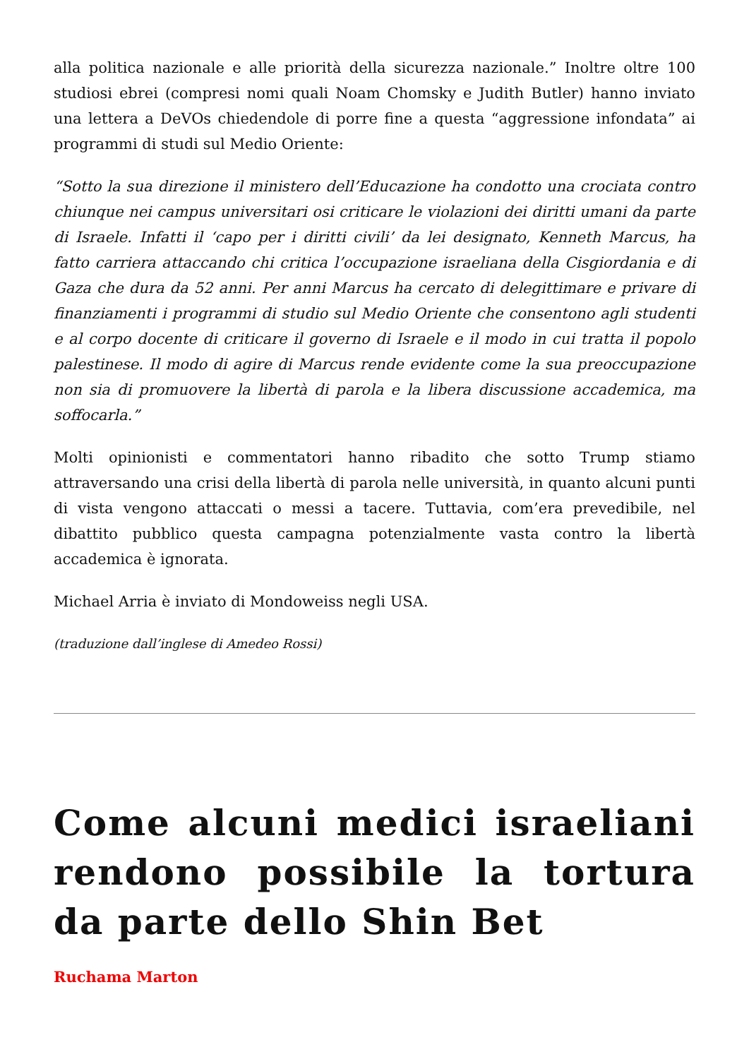alla politica nazionale e alle priorità della sicurezza nazionale.” Inoltre oltre 100 studiosi ebrei (compresi nomi quali Noam Chomsky e Judith Butler) hanno inviato una lettera a DeVOs chiedendole di porre fine a questa “aggressione infondata” ai programmi di studi sul Medio Oriente:
“Sotto la sua direzione il ministero dell’Educazione ha condotto una crociata contro chiunque nei campus universitari osi criticare le violazioni dei diritti umani da parte di Israele. Infatti il ‘capo per i diritti civili’ da lei designato, Kenneth Marcus, ha fatto carriera attaccando chi critica l’occupazione israeliana della Cisgiordania e di Gaza che dura da 52 anni. Per anni Marcus ha cercato di delegittimare e privare di finanziamenti i programmi di studio sul Medio Oriente che consentono agli studenti e al corpo docente di criticare il governo di Israele e il modo in cui tratta il popolo palestinese. Il modo di agire di Marcus rende evidente come la sua preoccupazione non sia di promuovere la libertà di parola e la libera discussione accademica, ma soffocarla.”
Molti opinionisti e commentatori hanno ribadito che sotto Trump stiamo attraversando una crisi della libertà di parola nelle università, in quanto alcuni punti di vista vengono attaccati o messi a tacere. Tuttavia, com’era prevedibile, nel dibattito pubblico questa campagna potenzialmente vasta contro la libertà accademica è ignorata.
Michael Arria è inviato di Mondoweiss negli USA.
(traduzione dall’inglese di Amedeo Rossi)
Come alcuni medici israeliani rendono possibile la tortura da parte dello Shin Bet
Ruchama Marton